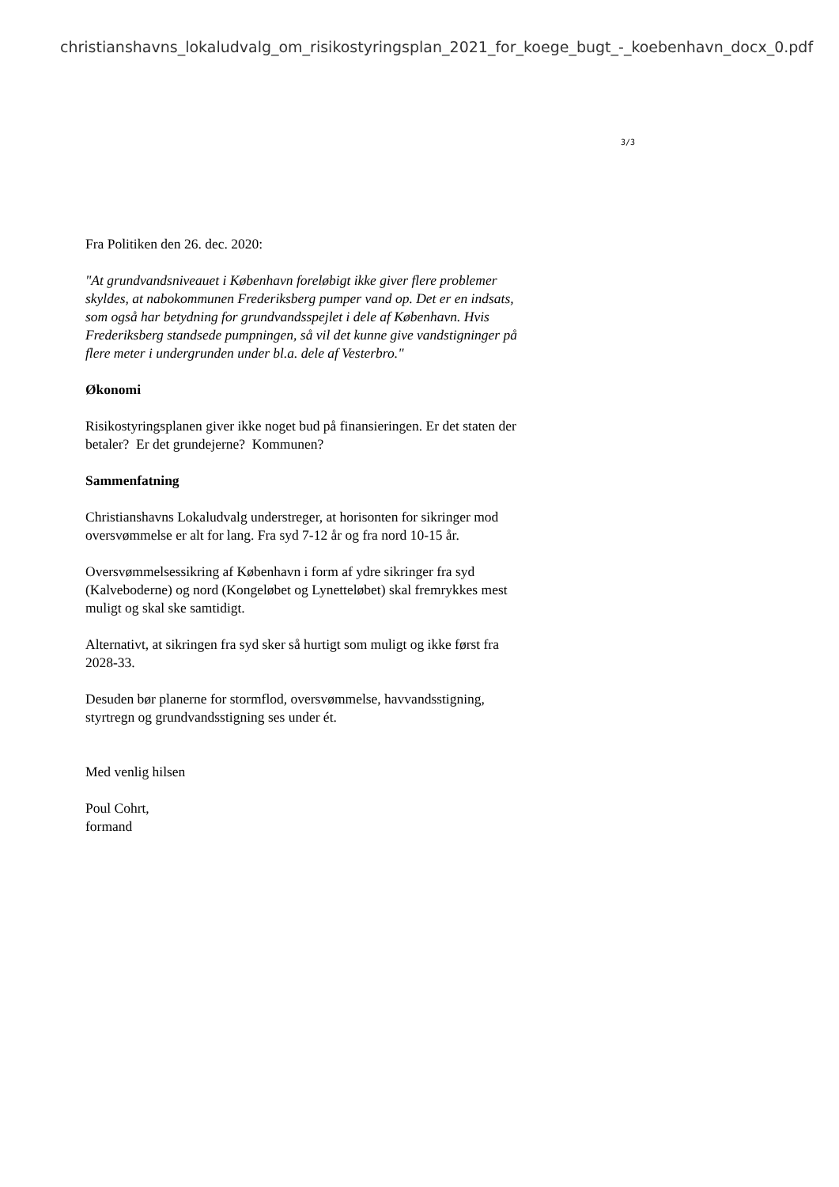christianshavns_lokaludvalg_om_risikostyringsplan_2021_for_koege_bugt_-_koebenhavn_docx_0.pdf
3/3
Fra Politiken den 26. dec. 2020:
"At grundvandsniveauet i København foreløbigt ikke giver flere problemer skyldes, at nabokommunen Frederiksberg pumper vand op. Det er en indsats, som også har betydning for grundvandsspejlet i dele af København. Hvis Frederiksberg standsede pumpningen, så vil det kunne give vandstigninger på flere meter i undergrunden under bl.a. dele af Vesterbro."
Økonomi
Risikostyringsplanen giver ikke noget bud på finansieringen. Er det staten der betaler? Er det grundejerne? Kommunen?
Sammenfatning
Christianshavns Lokaludvalg understreger, at horisonten for sikringer mod oversvømmelse er alt for lang. Fra syd 7-12 år og fra nord 10-15 år.
Oversvømmelsessikring af København i form af ydre sikringer fra syd (Kalveboderne) og nord (Kongeløbet og Lynetteløbet) skal fremrykkes mest muligt og skal ske samtidigt.
Alternativt, at sikringen fra syd sker så hurtigt som muligt og ikke først fra 2028-33.
Desuden bør planerne for stormflod, oversvømmelse, havvandsstigning, styrtregn og grundvandsstigning ses under ét.
Med venlig hilsen
Poul Cohrt,
formand